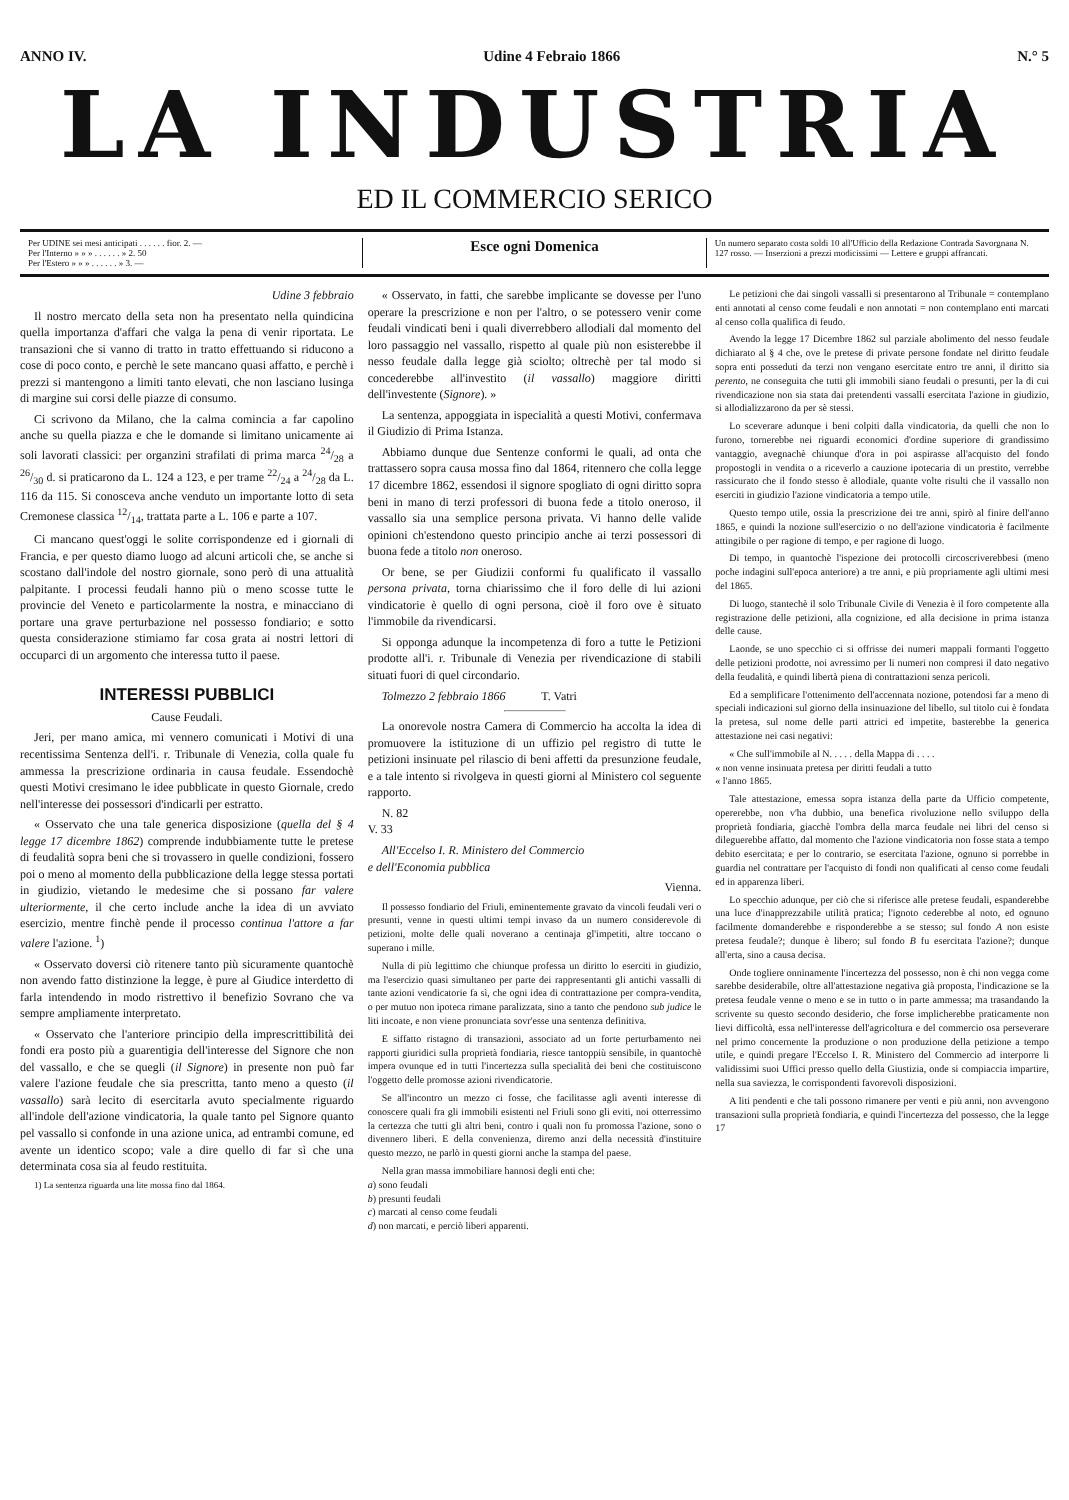ANNO IV. Udine 4 Febraio 1866 N.° 5
LA INDUSTRIA
ED IL COMMERCIO SERICO
Per UDINE sei mesi anticipati . . . . . . fior. 2. —
Per l'Interno » » » . . . . . . » 2. 50
Per l'Estero » » » . . . . . . » 3. —
Esce ogni Domenica
Un numero separato costa soldi 10 all'Ufficio della Redazione Contrada Savorgnana N. 127 rosso. — Inserzioni a prezzi modicissimi — Lettere e gruppi affrancati.
Udine 3 febbraio
Il nostro mercato della seta non ha presentato nella quindicina quella importanza d'affari che valga la pena di venir riportata. Le transazioni che si vanno di tratto in tratto effettuando si riducono a cose di poco conto, e perchè le sete mancano quasi affatto, e perchè i prezzi si mantengono a limiti tanto elevati, che non lasciano lusinga di margine sui corsi delle piazze di consumo.
Ci scrivono da Milano, che la calma comincia a far capolino anche su quella piazza e che le domande si limitano unicamente ai soli lavorati classici: per organzini strafilati di prima marca 24/28 a 26/30 d. si praticarono da L. 124 a 123, e per trame 22/24 a 24/28 da L. 116 da 115. Si conosceva anche venduto un importante lotto di seta Cremonese classica 12/14, trattata parte a L. 106 e parte a 107.
Ci mancano quest'oggi le solite corrispondenze ed i giornali di Francia, e per questo diamo luogo ad alcuni articoli che, se anche si scostano dall'indole del nostro giornale, sono però di una attualità palpitante. I processi feudali hanno più o meno scosse tutte le provincie del Veneto e particolarmente la nostra, e minacciano di portare una grave perturbazione nel possesso fondiario; e sotto questa considerazione stimiamo far cosa grata ai nostri lettori di occuparci di un argomento che interessa tutto il paese.
INTERESSI PUBBLICI
Cause Feudali.
Jeri, per mano amica, mi vennero comunicati i Motivi di una recentissima Sentenza dell'i. r. Tribunale di Venezia, colla quale fu ammessa la prescrizione ordinaria in causa feudale. Essendochè questi Motivi cresimano le idee pubblicate in questo Giornale, credo nell'interesse dei possessori d'indicarli per estratto.
« Osservato che una tale generica disposizione (quella del § 4 legge 17 dicembre 1862) comprende indubbiamente tutte le pretese di feudalità sopra beni che si trovassero in quelle condizioni, fossero poi o meno al momento della pubblicazione della legge stessa portati in giudizio, vietando le medesime che si possano far valere ulteriormente, il che certo include anche la idea di un avviato esercizio, mentre finchè pende il processo continua l'attore a far valere l'azione. <sup>1</sup>)
« Osservato doversi ciò ritenere tanto più sicuramente quantochè non avendo fatto distinzione la legge, è pure al Giudice interdetto di farla intendendo in modo ristrettivo il benefizio Sovrano che va sempre ampliamente interpretato.
« Osservato che l'anteriore principio della imprescrittibilità dei fondi era posto più a guarentigia dell'interesse del Signore che non del vassallo, e che se quegli (il Signore) in presente non può far valere l'azione feudale che sia prescritta, tanto meno a questo (il vassallo) sarà lecito di esercitarla avuto specialmente riguardo all'indole dell'azione vindicatoria, la quale tanto pel Signore quanto pel vassallo si confonde in una azione unica, ad entrambi comune, ed avente un identico scopo; vale a dire quello di far sì che una determinata cosa sia al feudo restituita.
1) La sentenza riguarda una lite mossa fino dal 1864.
« Osservato, in fatti, che sarebbe implicante se dovesse per l'uno operare la prescrizione e non per l'altro, o se potessero venir come feudali vindicati beni i quali diverrebbero allodiali dal momento del loro passaggio nel vassallo, rispetto al quale più non esisterebbe il nesso feudale dalla legge già sciolto; oltrechè per tal modo si concederebbe all'investito (il vassallo) maggiore diritti dell'investente (Signore). »
La sentenza, appoggiata in ispecialità a questi Motivi, confermava il Giudizio di Prima Istanza.
Abbiamo dunque due Sentenze conformi le quali, ad onta che trattassero sopra causa mossa fino dal 1864, ritennero che colla legge 17 dicembre 1862, essendosi il signore spogliato di ogni diritto sopra beni in mano di terzi professori di buona fede a titolo oneroso, il vassallo sia una semplice persona privata. Vi hanno delle valide opinioni ch'estendono questo principio anche ai terzi possessori di buona fede a titolo non oneroso.
Or bene, se per Giudizii conformi fu qualificato il vassallo persona privata, torna chiarissimo che il foro delle di lui azioni vindicatorie è quello di ogni persona, cioè il foro ove è situato l'immobile da rivendicarsi.
Si opponga adunque la incompetenza di foro a tutte le Petizioni prodotte all'i. r. Tribunale di Venezia per rivendicazione di stabili situati fuori di quel circondario.
Tolmezzo 2 febbraio 1866 T. Vatri
La onorevole nostra Camera di Commercio ha accolta la idea di promuovere la istituzione di un uffizio pel registro di tutte le petizioni insinuate pel rilascio di beni affetti da presunzione feudale, e a tale intento si rivolgeva in questi giorni al Ministero col seguente rapporto.
N. 82
V. 33
All'Eccelso I. R. Ministero del Commercio
e dell'Economia pubblica
Vienna.
Il possesso fondiario del Friuli, eminentemente gravato da vincoli feudali veri o presunti, venne in questi ultimi tempi invaso da un numero considerevole di petizioni, molte delle quali noverano a centinaja gl'impetiti, altre toccano o superano i mille.
Nulla di più legittimo che chiunque professa un diritto lo eserciti in giudizio, ma l'esercizio quasi simultaneo per parte dei rappresentanti gli antichi vassalli di tante azioni vendicatorie fa sì, che ogni idea di contrattazione per compra-vendita, o per mutuo non ipoteca rimane paralizzata, sino a tanto che pendono sub judice le liti incoate, e non viene pronunciata sovr'esse una sentenza definitiva.
E siffatto ristagno di transazioni, associato ad un forte perturbamento nei rapporti giuridici sulla proprietà fondiaria, riesce tantoppiù sensibile, in quantochè impera ovunque ed in tutti l'incertezza sulla specialità dei beni che costituiscono l'oggetto delle promosse azioni rivendicatorie.
Se all'incontro un mezzo ci fosse, che facilitasse agli aventi interesse di conoscere quali fra gli immobili esistenti nel Friuli sono gli eviti, noi otterressimo la certezza che tutti gli altri beni, contro i quali non fu promossa l'azione, sono o divennero liberi. E della convenienza, diremo anzi della necessità d'instituire questo mezzo, ne parlò in questi giorni anche la stampa del paese.
Nella gran massa immobiliare hannosi degli enti che:
a) sono feudali
b) presunti feudali
c) marcati al censo come feudali
d) non marcati, e perciò liberi apparenti.
Le petizioni che dai singoli vassalli si presentarono al Tribunale = contemplano enti annotati al censo come feudali e non annotati = non contemplano enti marcati al censo colla qualifica di feudo.
Avendo la legge 17 Dicembre 1862 sul parziale abolimento del nesso feudale dichiarato al § 4 che, ove le pretese di private persone fondate nel diritto feudale sopra enti posseduti da terzi non vengano esercitate entro tre anni, il diritto sia perento, ne conseguita che tutti gli immobili siano feudali o presunti, per la di cui rivendicazione non sia stata dai pretendenti vassalli esercitata l'azione in giudizio, si allodializzarono da per sè stessi.
Lo sceverare adunque i beni colpiti dalla vindicatoria, da quelli che non lo furono, tornerebbe nei riguardi economici d'ordine superiore di grandissimo vantaggio, avegnachè chiunque d'ora in poi aspirasse all'acquisto del fondo propostogli in vendita o a riceverlo a cauzione ipotecaria di un prestito, verrebbe rassicurato che il fondo stesso è allodiale, quante volte risulti che il vassallo non eserciti in giudizio l'azione vindicatoria a tempo utile.
Questo tempo utile, ossia la prescrizione dei tre anni, spirò al finire dell'anno 1865, e quindi la nozione sull'esercizio o no dell'azione vindicatoria è facilmente attingibile o per ragione di tempo, e per ragione di luogo.
Di tempo, in quantochè l'ispezione dei protocolli circoscriverebbesi (meno poche indagini sull'epoca anteriore) a tre anni, e più propriamente agli ultimi mesi del 1865.
Di luogo, stantechè il solo Tribunale Civile di Venezia è il foro competente alla registrazione delle petizioni, alla cognizione, ed alla decisione in prima istanza delle cause.
Laonde, se uno specchio ci si offrisse dei numeri mappali formanti l'oggetto delle petizioni prodotte, noi avressimo per li numeri non compresi il dato negativo della feudalità, e quindi libertà piena di contrattazioni senza pericoli.
Ed a semplificare l'ottenimento dell'accennata nozione, potendosi far a meno di speciali indicazioni sul giorno della insinuazione del libello, sul titolo cui è fondata la pretesa, sul nome delle parti attrici ed impetite, basterebbe la generica attestazione nei casi negativi:
« Che sull'immobile al N. . . . . della Mappa di . . . .
« non venne insinuata pretesa per diritti feudali a tutto
« l'anno 1865.
Tale attestazione, emessa sopra istanza della parte da Ufficio competente, opererebbe, non v'ha dubbio, una benefica rivoluzione nello sviluppo della proprietà fondiaria, giacchè l'ombra della marca feudale nei libri del censo si dileguerebbe affatto, dal momento che l'azione vindicatoria non fosse stata a tempo debito esercitata; e per lo contrario, se esercitata l'azione, ognuno si porrebbe in guardia nel contrattare per l'acquisto di fondi non qualificati al censo come feudali ed in apparenza liberi.
Lo specchio adunque, per ciò che si riferisce alle pretese feudali, espanderebbe una luce d'inapprezzabile utilità pratica; l'ignoto cederebbe al noto, ed ognuno facilmente domanderebbe e risponderebbe a se stesso; sul fondo A non esiste pretesa feudale?; dunque è libero; sul fondo B fu esercitata l'azione?; dunque all'erta, sino a causa decisa.
Onde togliere onninamente l'incertezza del possesso, non è chi non vegga come sarebbe desiderabile, oltre all'attestazione negativa già proposta, l'indicazione se la pretesa feudale venne o meno e se in tutto o in parte ammessa; ma trasandando la scrivente su questo secondo desiderio, che forse implicherebbe praticamente non lievi difficoltà, essa nell'interesse dell'agricoltura e del commercio osa perseverare nel primo concernente la produzione o non produzione della petizione a tempo utile, e quindi pregare l'Eccelso I. R. Ministero del Commercio ad interporre li validissimi suoi Uffici presso quello della Giustizia, onde si compiaccia impartire, nella sua saviezza, le corrispondenti favorevoli disposizioni.
A liti pendenti e che tali possono rimanere per venti e più anni, non avvengono transazioni sulla proprietà fondiaria, e quindi l'incertezza del possesso, che la legge 17